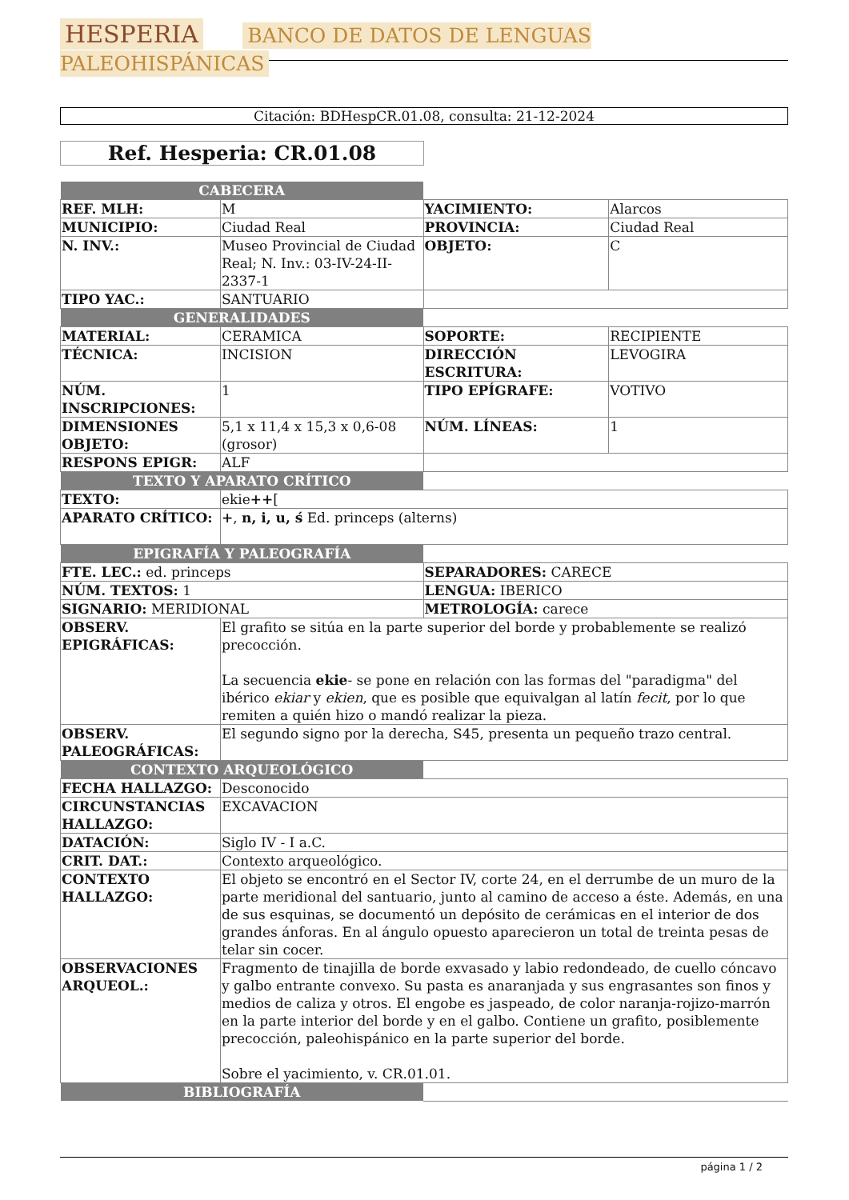HESPERIA BANCO DE DATOS DE LENGUAS PALEOHISPÁNICAS
Citación: BDHespCR.01.08, consulta: 21-12-2024
Ref. Hesperia: CR.01.08
| CABECERA | | | |
| REF. MLH: | M | YACIMIENTO: | Alarcos |
| MUNICIPIO: | Ciudad Real | PROVINCIA: | Ciudad Real |
| N. INV.: | Museo Provincial de Ciudad Real; N. Inv.: 03-IV-24-II-2337-1 | OBJETO: | C |
| TIPO YAC.: | SANTUARIO | | |
| GENERALIDADES | | | |
| MATERIAL: | CERAMICA | SOPORTE: | RECIPIENTE |
| TÉCNICA: | INCISION | DIRECCIÓN ESCRITURA: | LEVOGIRA |
| NÚM. INSCRIPCIONES: | 1 | TIPO EPÍGRAFE: | VOTIVO |
| DIMENSIONES OBJETO: | 5,1 x 11,4 x 15,3 x 0,6-08 (grosor) | NÚM. LÍNEAS: | 1 |
| RESPONS EPIGR: | ALF | | |
| TEXTO Y APARATO CRÍTICO | | |
| TEXTO: | ekie ++ [ | |
| APARATO CRÍTICO: | + , n, i, u, ś Ed. princeps (alterns) | |
| EPIGRAFÍA Y PALEOGRAFÍA | | |
| FTE. LEC.: ed. princeps | | SEPARADORES: CARECE |
| NÚM. TEXTOS: 1 | | LENGUA: IBERICO |
| SIGNARIO: MERIDIONAL | | METROLOGÍA: carece |
| OBSERV. EPIGRÁFICAS: | El grafito se sitúa en la parte superior del borde y probablemente se realizó precocción. La secuencia ekie - se pone en relación con las formas del "paradigma" del ibérico ekiar y ekien , que es posible que equivalgan al latín fecit , por lo que remiten a quién hizo o mandó realizar la pieza. | |
| OBSERV. PALEOGRÁFICAS: | El segundo signo por la derecha, S45, presenta un pequeño trazo central. | |
| CONTEXTO ARQUEOLÓGICO | | |
| FECHA HALLAZGO: | Desconocido | |
| CIRCUNSTANCIAS HALLAZGO: | EXCAVACION | |
| DATACIÓN: | Siglo IV - I a.C. | |
| CRIT. DAT.: | Contexto arqueológico. | |
| CONTEXTO HALLAZGO: | El objeto se encontró en el Sector IV, corte 24, en el derrumbe de un muro de la parte meridional del santuario, junto al camino de acceso a éste. Además, en una de sus esquinas, se documentó un depósito de cerámicas en el interior de dos grandes ánforas. En al ángulo opuesto aparecieron un total de treinta pesas de telar sin cocer. | |
| OBSERVACIONES ARQUEOL.: | Fragmento de tinajilla de borde exvasado y labio redondeado, de cuello cóncavo y galbo entrante convexo. Su pasta es anaranjada y sus engrasantes son finos y medios de caliza y otros. El engobe es jaspeado, de color naranja-rojizo-marrón en la parte interior del borde y en el galbo. Contiene un grafito, posiblemente precocción, paleohispánico en la parte superior del borde. Sobre el yacimiento, v. CR.01.01. | |
| BIBLIOGRAFÍA | | |
página 1 / 2